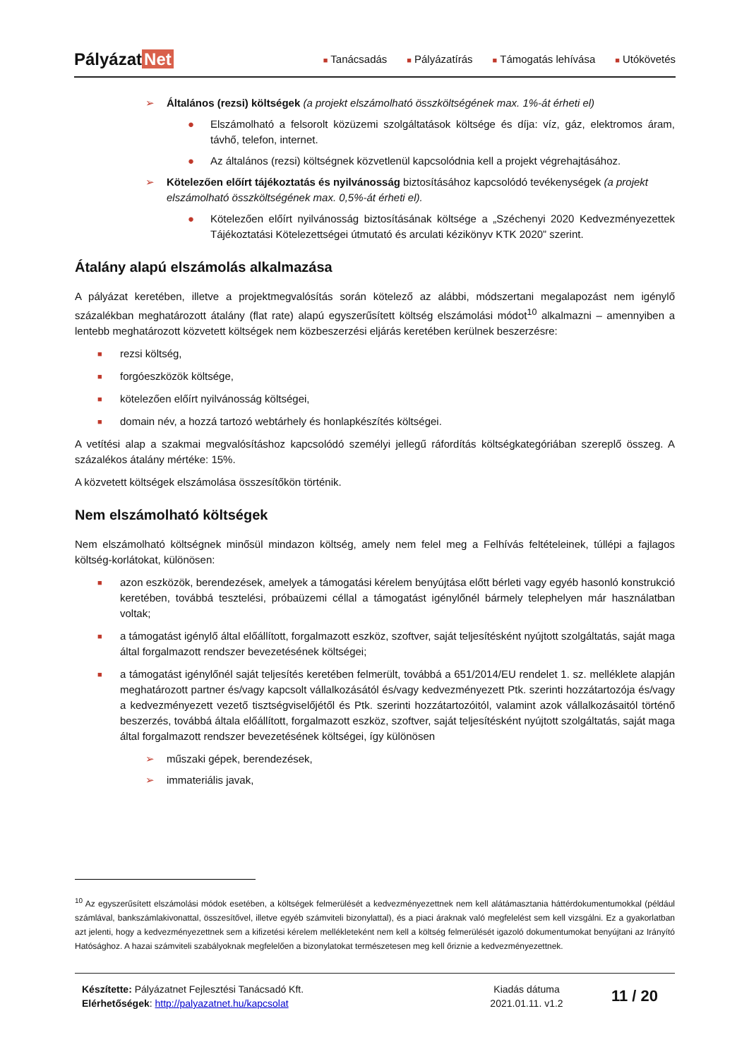Pályázat Net
■ Tanácsadás
■ Pályázatírás
■ Támogatás lehívása
■ Utókövetés
➢ Általános (rezsi) költségek (a projekt elszámolható összköltségének max. 1%-át érheti el)
● Elszámolható a felsorolt közüzemi szolgáltatások költsége és díja: víz, gáz, elektromos áram, távhő, telefon, internet.
● Az általános (rezsi) költségnek közvetlenül kapcsolódnia kell a projekt végrehajtásához.
➢ Kötelezően előírt tájékoztatás és nyilvánosság biztosításához kapcsolódó tevékenységek (a projekt elszámolható összköltségének max. 0,5%-át érheti el).
● Kötelezően előírt nyilvánosság biztosításának költsége a „Széchenyi 2020 Kedvezményezettek Tájékoztatási Kötelezettségei útmutató és arculati kézikönyv KTK 2020” szerint.
Átalány alapú elszámolás alkalmazása
A pályázat keretében, illetve a projektmegvalósítás során kötelező az alábbi, módszertani megalapozást nem igénylő százalékban meghatározott átalány (flat rate) alapú egyszerűsített költség elszámolási módot<sup>10</sup> alkalmazni – amennyiben a lentebb meghatározott közvetett költségek nem közbeszerzési eljárás keretében kerülnek beszerzésre:
■ rezsi költség,
■ forgóeszközök költsége,
■ kötelezően előírt nyilvánosság költségei,
■ domain név, a hozzá tartozó webtárhely és honlapkészítés költségei.
A vetítési alap a szakmai megvalósításhoz kapcsolódó személyi jellegű ráfordítás költségkategóriában szereplő összeg. A százalékos átalány mértéke: 15%.
A közvetett költségek elszámolása összesítőkön történik.
Nem elszámolható költségek
Nem elszámolható költségnek minősül mindazon költség, amely nem felel meg a Felhívás feltételeinek, túllépi a fajlagos költség-korlátokat, különösen:
■ azon eszközök, berendezések, amelyek a támogatási kérelem benyújtása előtt bérleti vagy egyéb hasonló konstrukció keretében, továbbá tesztelési, próbaüzemi céllal a támogatást igénylőnél bármely telephelyen már használatban voltak;
■ a támogatást igénylő által előállított, forgalmazott eszköz, szoftver, saját teljesítésként nyújtott szolgáltatás, saját maga által forgalmazott rendszer bevezetésének költségei;
■ a támogatást igénylőnél saját teljesítés keretében felmerült, továbbá a 651/2014/EU rendelet 1. sz. melléklete alapján meghatározott partner és/vagy kapcsolt vállalkozásától és/vagy kedvezményezett Ptk. szerinti hozzátartozója és/vagy a kedvezményezett vezető tisztségviselőjétől és Ptk. szerinti hozzátartozóitól, valamint azok vállalkozásaitól történő beszerzés, továbbá általa előállított, forgalmazott eszköz, szoftver, saját teljesítésként nyújtott szolgáltatás, saját maga által forgalmazott rendszer bevezetésének költségei, így különösen
➢ műszaki gépek, berendezések,
➢ immateriális javak,
<sup>10</sup> Az egyszerűsített elszámolási módok esetében, a költségek felmerülését a kedvezményezettnek nem kell alátámasztania háttérdokumentumokkal (például számlával, bankszámlakivonattal, összesítővel, illetve egyéb számviteli bizonylattal), és a piaci áraknak való megfelelést sem kell vizsgálni. Ez a gyakorlatban azt jelenti, hogy a kedvezményezettnek sem a kifizetési kérelem mellékleteként nem kell a költség felmerülését igazoló dokumentumokat benyújtani az Irányító Hatósághoz. A hazai számviteli szabályoknak megfelelően a bizonylatokat természetesen meg kell őriznie a kedvezményezettnek.
Készítette: Pályázatnet Fejlesztési Tanácsadó Kft.
Elérhetőségek: http://palyazatnet.hu/kapcsolat
Kiadás dátuma
2021.01.11. v1.2
11 / 20